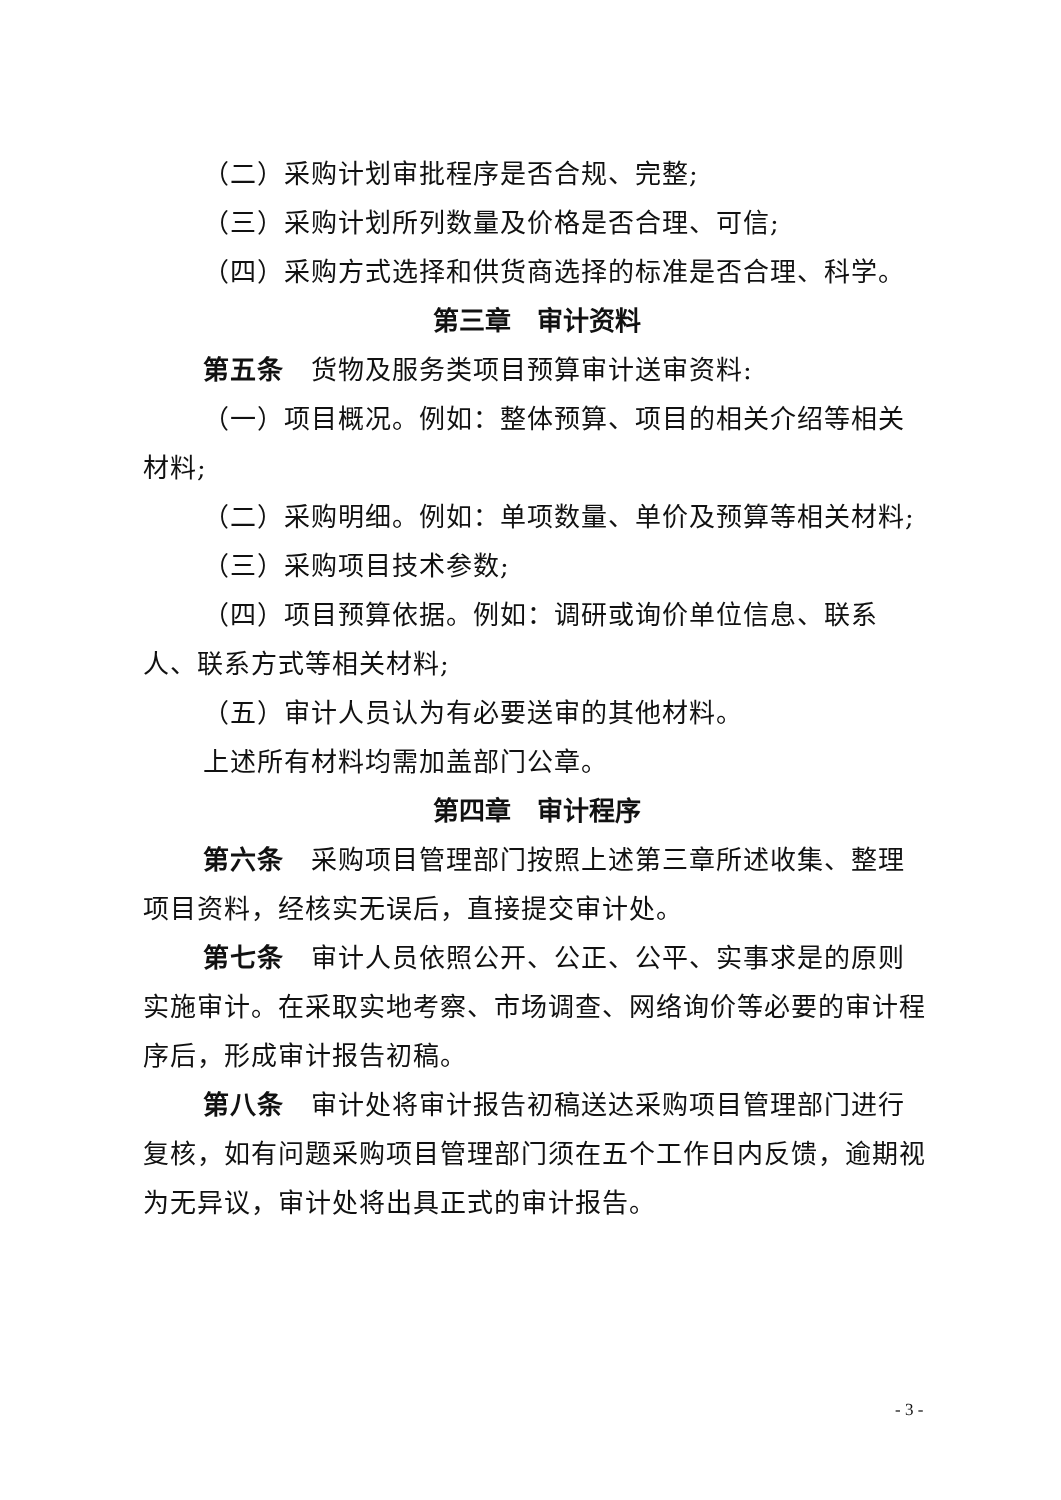（二）采购计划审批程序是否合规、完整;
（三）采购计划所列数量及价格是否合理、可信;
（四）采购方式选择和供货商选择的标准是否合理、科学。
第三章　审计资料
第五条　货物及服务类项目预算审计送审资料:
（一）项目概况。例如：整体预算、项目的相关介绍等相关材料;
（二）采购明细。例如：单项数量、单价及预算等相关材料;
（三）采购项目技术参数;
（四）项目预算依据。例如：调研或询价单位信息、联系人、联系方式等相关材料;
（五）审计人员认为有必要送审的其他材料。
上述所有材料均需加盖部门公章。
第四章　审计程序
第六条　采购项目管理部门按照上述第三章所述收集、整理项目资料，经核实无误后，直接提交审计处。
第七条　审计人员依照公开、公正、公平、实事求是的原则实施审计。在采取实地考察、市场调查、网络询价等必要的审计程序后，形成审计报告初稿。
第八条　审计处将审计报告初稿送达采购项目管理部门进行复核，如有问题采购项目管理部门须在五个工作日内反馈，逾期视为无异议，审计处将出具正式的审计报告。
- 3 -